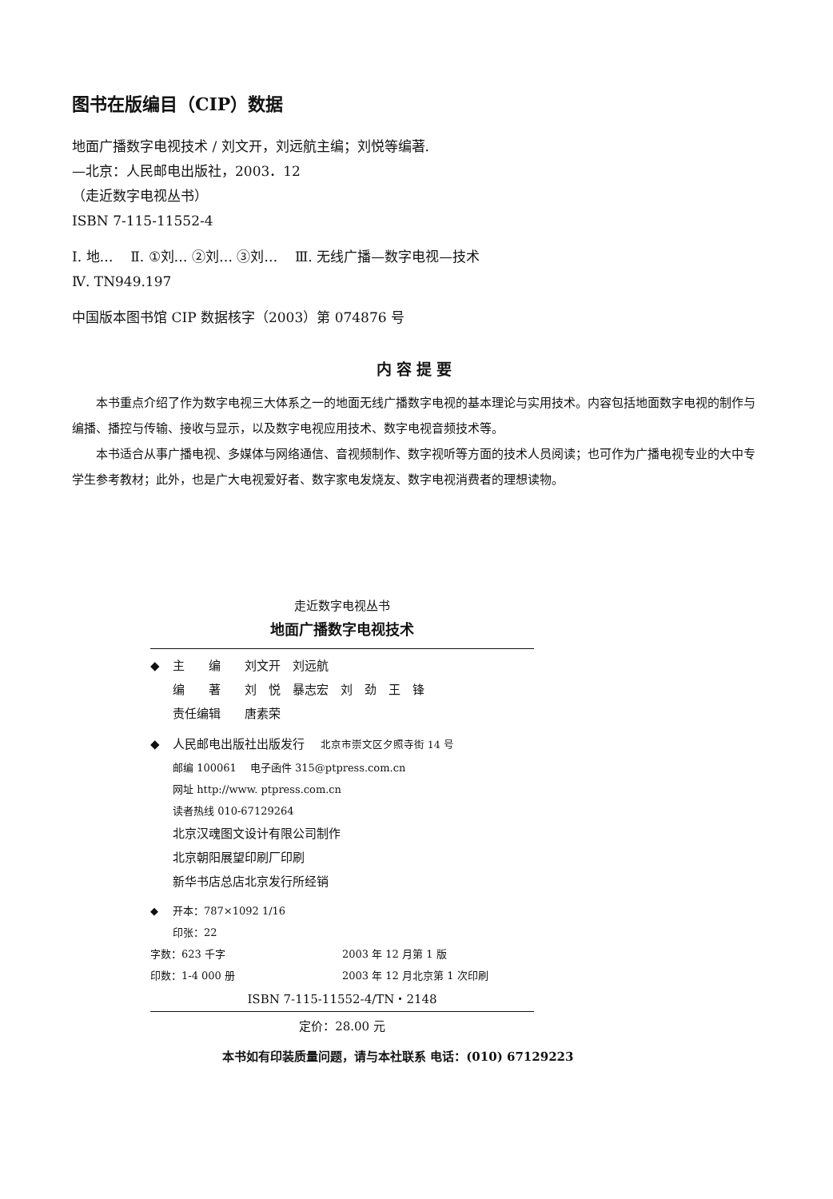图书在版编目（CIP）数据
地面广播数字电视技术 / 刘文开，刘远航主编；刘悦等编著.
—北京：人民邮电出版社，2003．12
（走近数字电视丛书）
ISBN 7-115-11552-4
Ⅰ. 地… Ⅱ. ①刘… ②刘… ③刘… Ⅲ. 无线广播—数字电视—技术
Ⅳ. TN949.197
中国版本图书馆 CIP 数据核字（2003）第 074876 号
内容提要
本书重点介绍了作为数字电视三大体系之一的地面无线广播数字电视的基本理论与实用技术。内容包括地面数字电视的制作与编播、播控与传输、接收与显示，以及数字电视应用技术、数字电视音频技术等。
本书适合从事广播电视、多媒体与网络通信、音视频制作、数字视听等方面的技术人员阅读；也可作为广播电视专业的大中专学生参考教材；此外，也是广大电视爱好者、数字家电发烧友、数字电视消费者的理想读物。
走近数字电视丛书
地面广播数字电视技术
◆ 主　　编　　刘文开　刘远航
编　　著　　刘　悦　暴志宏　刘　劲　王　锋
责任编辑　　唐素荣
◆ 人民邮电出版社出版发行　 北京市崇文区夕照寺街 14 号
邮编 100061　 电子函件 315@ptpress.com.cn
网址 http://www. ptpress.com.cn
读者热线 010-67129264
北京汉魂图文设计有限公司制作
北京朝阳展望印刷厂印刷
新华书店总店北京发行所经销
◆ 开本：787×1092 1/16
印张：22
字数：623 千字 2003 年 12 月第 1 版
印数：1-4 000 册 2003 年 12 月北京第 1 次印刷
ISBN 7-115-11552-4/TN・2148
定价：28.00 元
本书如有印装质量问题，请与本社联系 电话：(010) 67129223